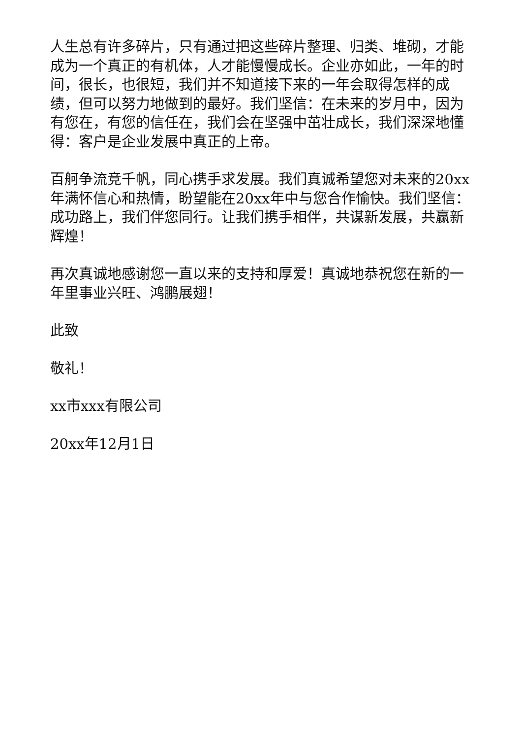人生总有许多碎片，只有通过把这些碎片整理、归类、堆砌，才能成为一个真正的有机体，人才能慢慢成长。企业亦如此，一年的时间，很长，也很短，我们并不知道接下来的一年会取得怎样的成绩，但可以努力地做到的最好。我们坚信：在未来的岁月中，因为有您在，有您的信任在，我们会在坚强中茁壮成长，我们深深地懂得：客户是企业发展中真正的上帝。
百舸争流竞千帆，同心携手求发展。我们真诚希望您对未来的20xx年满怀信心和热情，盼望能在20xx年中与您合作愉快。我们坚信：成功路上，我们伴您同行。让我们携手相伴，共谋新发展，共赢新辉煌！
再次真诚地感谢您一直以来的支持和厚爱！真诚地恭祝您在新的一年里事业兴旺、鸿鹏展翅！
此致
敬礼！
xx市xxx有限公司
20xx年12月1日